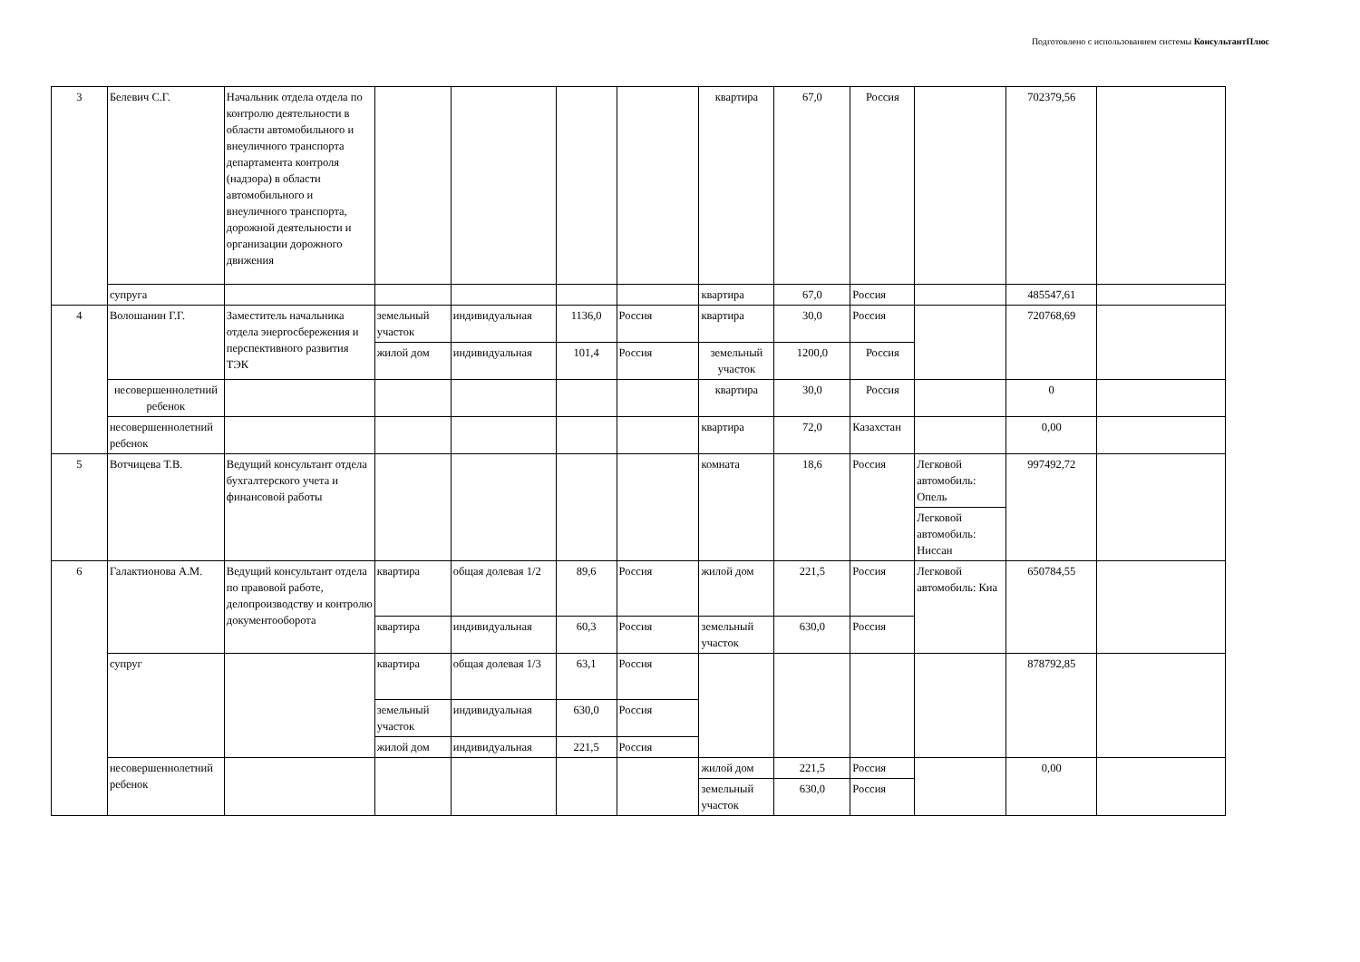Подготовлено с использованием системы КонсультантПлюс
| 3 | Белевич С.Г. | Начальник отдела отдела по контролю деятельности в области автомобильного и внеуличного транспорта департамента контроля (надзора) в области автомобильного и внеуличного транспорта, дорожной деятельности и организации дорожного движения | | | | | квартира | 67,0 | Россия | | 702379,56 | |
| | супруга | | | | | | квартира | 67,0 | Россия | | 485547,61 | |
| 4 | Волошанин Г.Г. | Заместитель начальника отдела энергосбережения и перспективного развития ТЭК | земельный участок | индивидуальная | 1136,0 | Россия | квартира | 30,0 | Россия | | 720768,69 | |
| | | | жилой дом | индивидуальная | 101,4 | Россия | земельный участок | 1200,0 | Россия | | | |
| | несовершеннолетний ребенок | | | | | | квартира | 30,0 | Россия | | 0 | |
| | несовершеннолетний ребенок | | | | | | квартира | 72,0 | Казахстан | | 0,00 | |
| 5 | Вотчицева Т.В. | Ведущий консультант отдела бухгалтерского учета и финансовой работы | | | | | комната | 18,6 | Россия | Легковой автомобиль: Опель | 997492,72 | |
| | | | | | | | | | | Легковой автомобиль: Ниссан | | |
| 6 | Галактионова А.М. | Ведущий консультант отдела по правовой работе, делопроизводству и контролю документооборота | квартира | общая долевая 1/2 | 89,6 | Россия | жилой дом | 221,5 | Россия | Легковой автомобиль: Киа | 650784,55 | |
| | | | квартира | индивидуальная | 60,3 | Россия | земельный участок | 630,0 | Россия | | | |
| | супруг | | квартира | общая долевая 1/3 | 63,1 | Россия | | | | | 878792,85 | |
| | | | земельный участок | индивидуальная | 630,0 | Россия | | | | | | |
| | | | жилой дом | индивидуальная | 221,5 | Россия | | | | | | |
| | несовершеннолетний ребенок | | | | | | жилой дом | 221,5 | Россия | | 0,00 | |
| | | | | | | | земельный участок | 630,0 | Россия | | | |